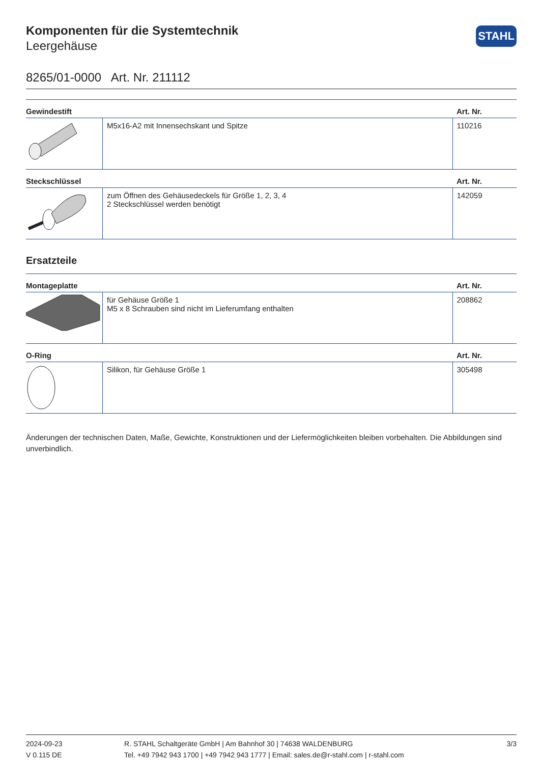STAHL
Komponenten für die Systemtechnik
Leergehäuse
8265/01-0000 Art. Nr. 211112
| Gewindestift | | Art. Nr. |
| --- | --- | --- |
| | M5x16-A2 mit Innensechskant und Spitze | 110216 |
| Steckschlüssel | | Art. Nr. |
| | zum Öffnen des Gehäusedeckels für Größe 1, 2, 3, 4 2 Steckschlüssel werden benötigt | 142059 |
Ersatzteile
| Montageplatte | | Art. Nr. |
| --- | --- | --- |
| | für Gehäuse Größe 1 M5 x 8 Schrauben sind nicht im Lieferumfang enthalten | 208862 |
| O-Ring | | Art. Nr. |
| | Silikon, für Gehäuse Größe 1 | 305498 |
Änderungen der technischen Daten, Maße, Gewichte, Konstruktionen und der Liefermöglichkeiten bleiben vorbehalten. Die Abbildungen sind unverbindlich.
2024-09-23
V 0.115 DE
R. STAHL Schaltgeräte GmbH | Am Bahnhof 30 | 74638 WALDENBURG
Tel. +49 7942 943 1700 | +49 7942 943 1777 | Email: sales.de@r-stahl.com | r-stahl.com
3/3